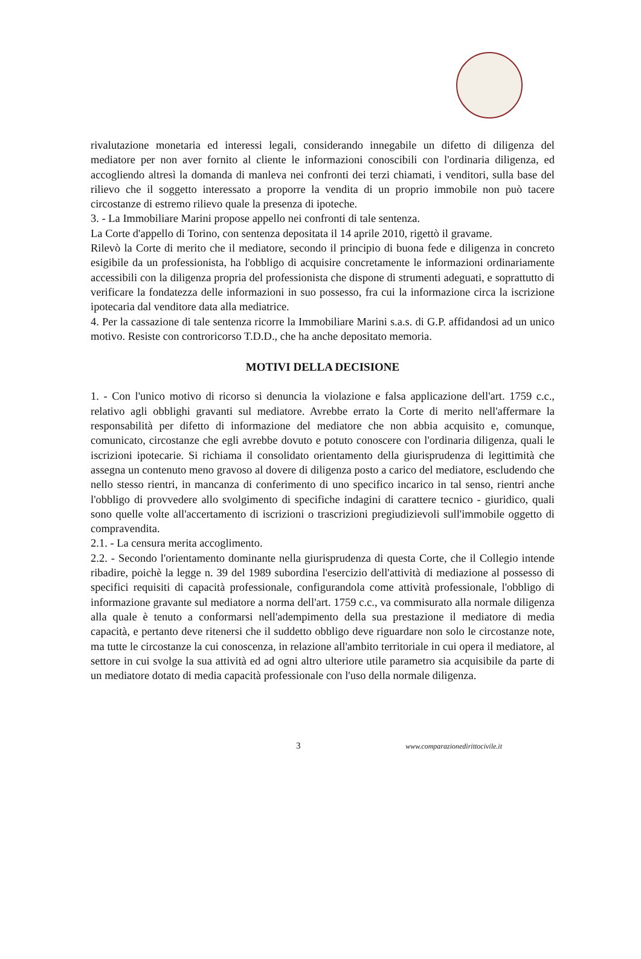rivalutazione monetaria ed interessi legali, considerando innegabile un difetto di diligenza del mediatore per non aver fornito al cliente le informazioni conoscibili con l'ordinaria diligenza, ed accogliendo altresì la domanda di manleva nei confronti dei terzi chiamati, i venditori, sulla base del rilievo che il soggetto interessato a proporre la vendita di un proprio immobile non può tacere circostanze di estremo rilievo quale la presenza di ipoteche.
3. - La Immobiliare Marini propose appello nei confronti di tale sentenza.
La Corte d'appello di Torino, con sentenza depositata il 14 aprile 2010, rigettò il gravame.
Rilevò la Corte di merito che il mediatore, secondo il principio di buona fede e diligenza in concreto esigibile da un professionista, ha l'obbligo di acquisire concretamente le informazioni ordinariamente accessibili con la diligenza propria del professionista che dispone di strumenti adeguati, e soprattutto di verificare la fondatezza delle informazioni in suo possesso, fra cui la informazione circa la iscrizione ipotecaria dal venditore data alla mediatrice.
4. Per la cassazione di tale sentenza ricorre la Immobiliare Marini s.a.s. di G.P. affidandosi ad un unico motivo. Resiste con controricorso T.D.D., che ha anche depositato memoria.
MOTIVI DELLA DECISIONE
1. - Con l'unico motivo di ricorso si denuncia la violazione e falsa applicazione dell'art. 1759 c.c., relativo agli obblighi gravanti sul mediatore. Avrebbe errato la Corte di merito nell'affermare la responsabilità per difetto di informazione del mediatore che non abbia acquisito e, comunque, comunicato, circostanze che egli avrebbe dovuto e potuto conoscere con l'ordinaria diligenza, quali le iscrizioni ipotecarie. Si richiama il consolidato orientamento della giurisprudenza di legittimità che assegna un contenuto meno gravoso al dovere di diligenza posto a carico del mediatore, escludendo che nello stesso rientri, in mancanza di conferimento di uno specifico incarico in tal senso, rientri anche l'obbligo di provvedere allo svolgimento di specifiche indagini di carattere tecnico - giuridico, quali sono quelle volte all'accertamento di iscrizioni o trascrizioni pregiudizievoli sull'immobile oggetto di compravendita.
2.1. - La censura merita accoglimento.
2.2. - Secondo l'orientamento dominante nella giurisprudenza di questa Corte, che il Collegio intende ribadire, poichè la legge n. 39 del 1989 subordina l'esercizio dell'attività di mediazione al possesso di specifici requisiti di capacità professionale, configurandola come attività professionale, l'obbligo di informazione gravante sul mediatore a norma dell'art. 1759 c.c., va commisurato alla normale diligenza alla quale è tenuto a conformarsi nell'adempimento della sua prestazione il mediatore di media capacità, e pertanto deve ritenersi che il suddetto obbligo deve riguardare non solo le circostanze note, ma tutte le circostanze la cui conoscenza, in relazione all'ambito territoriale in cui opera il mediatore, al settore in cui svolge la sua attività ed ad ogni altro ulteriore utile parametro sia acquisibile da parte di un mediatore dotato di media capacità professionale con l'uso della normale diligenza.
3 www.comparazionedirittocivile.it